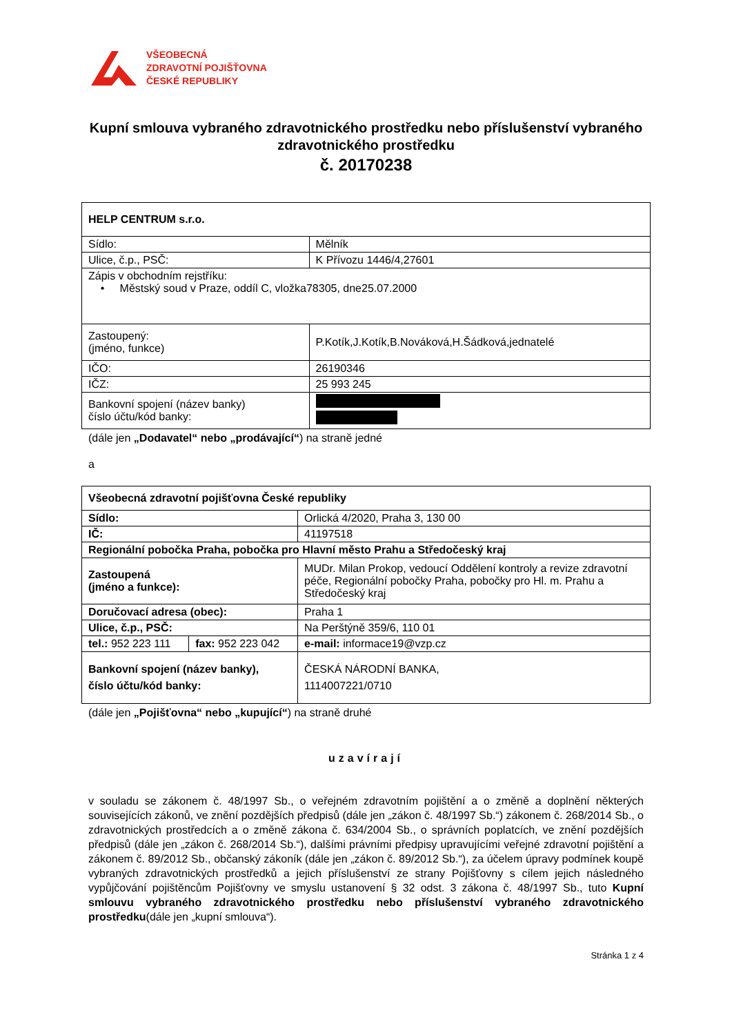VŠEOBECNÁ
ZDRAVOTNÍ POJIŠŤOVNA
ČESKÉ REPUBLIKY
Kupní smlouva vybraného zdravotnického prostředku nebo příslušenství vybraného zdravotnického prostředku
č. 20170238
| HELP CENTRUM s.r.o. | |
| Sídlo: | Mělník |
| Ulice, č.p., PSČ: | K Přívozu 1446/4,27601 |
| Zápis v obchodním rejstříku: • Městský soud v Praze, oddíl C, vložka78305, dne25.07.2000 | |
| Zastoupený: (jméno, funkce) | P.Kotík,J.Kotík,B.Nováková,H.Šádková,jednatelé |
| IČO: | 26190346 |
| IČZ: | 25 993 245 |
| Bankovní spojení (název banky) číslo účtu/kód banky: | |
(dále jen „Dodavatel“ nebo „prodávající“) na straně jedné
a
| Všeobecná zdravotní pojišťovna České republiky | | |
| Sídlo: | | Orlická 4/2020, Praha 3, 130 00 |
| IČ: | | 41197518 |
| Regionální pobočka Praha, pobočka pro Hlavní město Prahu a Středočeský kraj | | |
| Zastoupená (jméno a funkce): | | MUDr. Milan Prokop, vedoucí Oddělení kontroly a revize zdravotní péče, Regionální pobočky Praha, pobočky pro Hl. m. Prahu a Středočeský kraj |
| Doručovací adresa (obec): | | Praha 1 |
| Ulice, č.p., PSČ: | | Na Perštýně 359/6, 110 01 |
| tel.: 952 223 111 | fax: 952 223 042 | e-mail: informace19@vzp.cz |
| Bankovní spojení (název banky), číslo účtu/kód banky: | | ČESKÁ NÁRODNÍ BANKA, 1114007221/0710 |
(dále jen „Pojišťovna“ nebo „kupující“) na straně druhé
uzavírají
v souladu se zákonem č. 48/1997 Sb., o veřejném zdravotním pojištění a o změně a doplnění některých souvisejících zákonů, ve znění pozdějších předpisů (dále jen „zákon č. 48/1997 Sb.“) zákonem č. 268/2014 Sb., o zdravotnických prostředcích a o změně zákona č. 634/2004 Sb., o správních poplatcích, ve znění pozdějších předpisů (dále jen „zákon č. 268/2014 Sb.“), dalšími právními předpisy upravujícími veřejné zdravotní pojištění a zákonem č. 89/2012 Sb., občanský zákoník (dále jen „zákon č. 89/2012 Sb.“), za účelem úpravy podmínek koupě vybraných zdravotnických prostředků a jejich příslušenství ze strany Pojišťovny s cílem jejich následného vypůjčování pojištěncům Pojišťovny ve smyslu ustanovení § 32 odst. 3 zákona č. 48/1997 Sb., tuto Kupní smlouvu vybraného zdravotnického prostředku nebo příslušenství vybraného zdravotnického prostředku(dále jen „kupní smlouva“).
Stránka 1 z 4